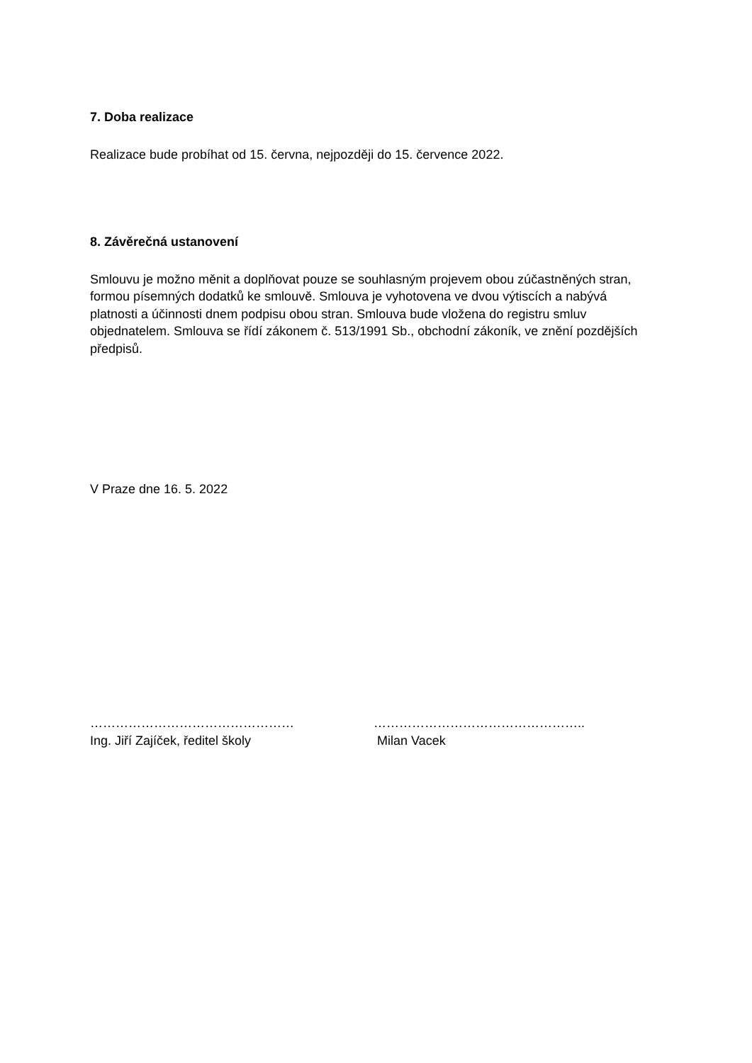7. Doba realizace
Realizace bude probíhat od 15. června, nejpozději do 15. července 2022.
8. Závěrečná ustanovení
Smlouvu je možno měnit a doplňovat pouze se souhlasným projevem obou zúčastněných stran, formou písemných dodatků ke smlouvě. Smlouva je vyhotovena ve dvou výtiscích a nabývá platnosti a účinnosti dnem podpisu obou stran. Smlouva bude vložena do registru smluv objednatelem. Smlouva se řídí zákonem č. 513/1991 Sb., obchodní zákoník, ve znění pozdějších předpisů.
V Praze dne 16. 5. 2022
…………………………………………
Ing. Jiří Zajíček, ředitel školy
…………………………………………..
Milan Vacek